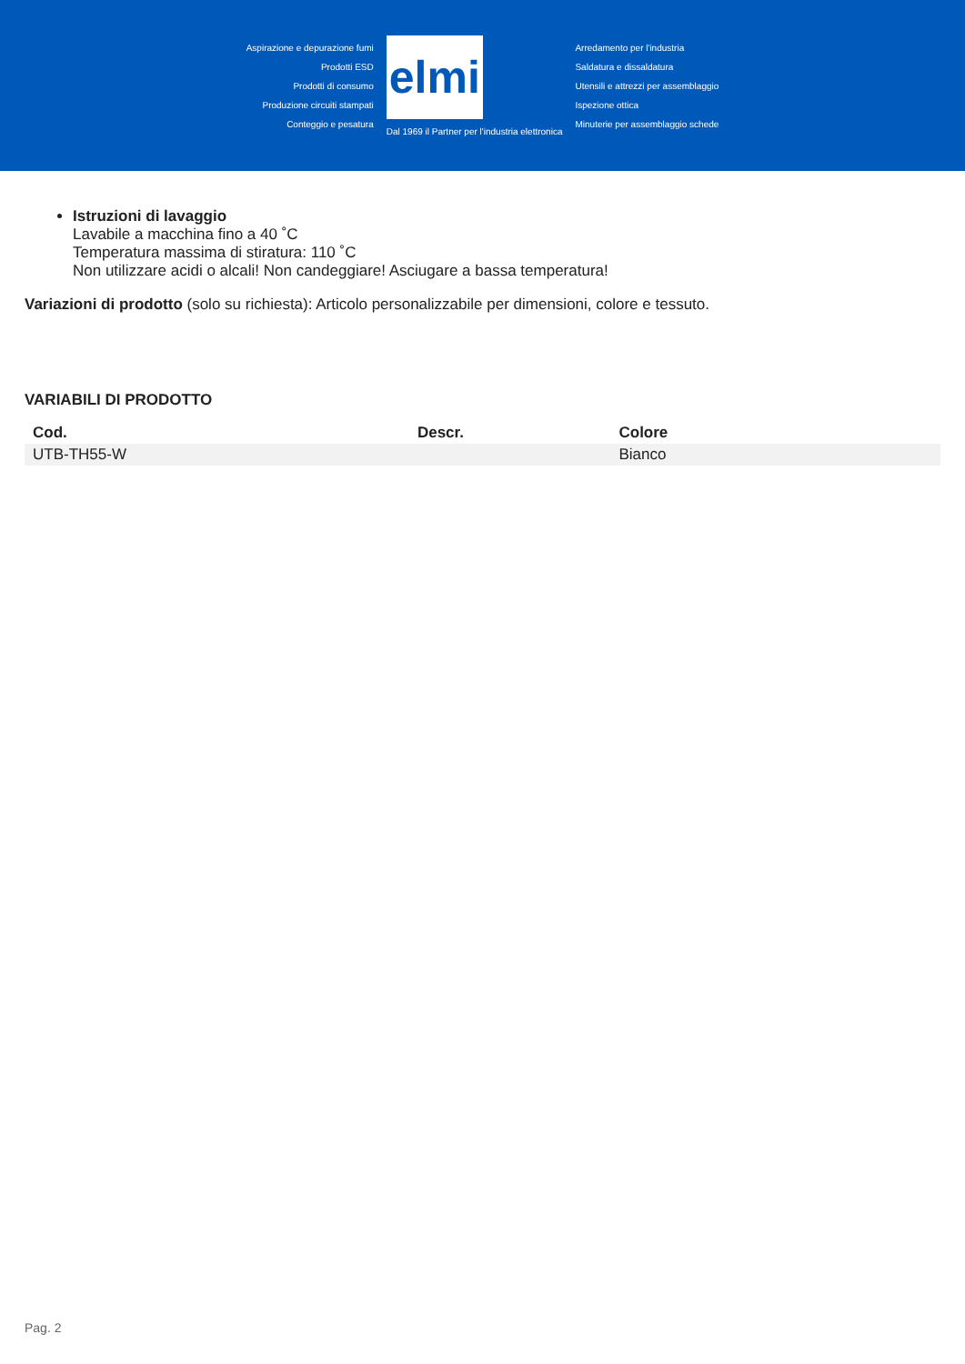Aspirazione e depurazione fumi
Prodotti ESD
Prodotti di consumo
Produzione circuiti stampati
Conteggio e pesatura
elmi
Dal 1969 il Partner per l'industria elettronica
Arredamento per l'industria
Saldatura e dissaldatura
Utensili e attrezzi per assemblaggio
Ispezione ottica
Minuterie per assemblaggio schede
Istruzioni di lavaggio
Lavabile a macchina fino a 40 ˚C
Temperatura massima di stiratura: 110 ˚C
Non utilizzare acidi o alcali! Non candeggiare! Asciugare a bassa temperatura!
Variazioni di prodotto (solo su richiesta): Articolo personalizzabile per dimensioni, colore e tessuto.
VARIABILI DI PRODOTTO
| Cod. | Descr. | Colore |
| --- | --- | --- |
| UTB-TH55-W | | Bianco |
Pag. 2